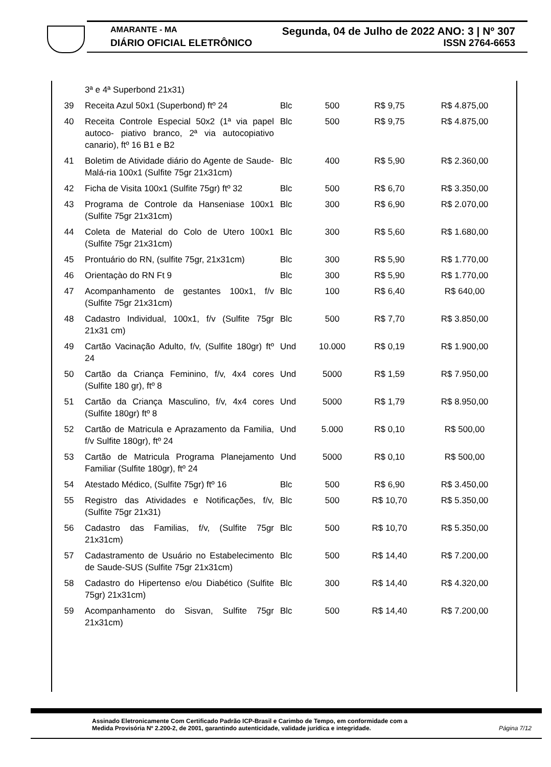AMARANTE - MA Segunda, 04 de Julho de 2022 ANO: 3 | Nº 307
DIÁRIO OFICIAL ELETRÔNICO ISSN 2764-6653
| | 3ª e 4ª Superbond 21x31) | | | | |
| 39 | Receita Azul 50x1 (Superbond) ftº 24 | Blc | 500 | R$ 9,75 | R$ 4.875,00 |
| 40 | Receita Controle Especial 50x2 (1ª via papel autoco- piativo branco, 2ª via autocopiativo canario), ftº 16 B1 e B2 | Blc | 500 | R$ 9,75 | R$ 4.875,00 |
| 41 | Boletim de Atividade diário do Agente de Saude-Malá-ria 100x1 (Sulfite 75gr 21x31cm) | Blc | 400 | R$ 5,90 | R$ 2.360,00 |
| 42 | Ficha de Visita 100x1 (Sulfite 75gr) ftº 32 | Blc | 500 | R$ 6,70 | R$ 3.350,00 |
| 43 | Programa de Controle da Hanseniase 100x1 (Sulfite 75gr 21x31cm) | Blc | 300 | R$ 6,90 | R$ 2.070,00 |
| 44 | Coleta de Material do Colo de Utero 100x1 (Sulfite 75gr 21x31cm) | Blc | 300 | R$ 5,60 | R$ 1.680,00 |
| 45 | Prontuário do RN, (sulfite 75gr, 21x31cm) | Blc | 300 | R$ 5,90 | R$ 1.770,00 |
| 46 | Orientaçào do RN Ft 9 | Blc | 300 | R$ 5,90 | R$ 1.770,00 |
| 47 | Acompanhamento de gestantes 100x1, f/v (Sulfite 75gr 21x31cm) | Blc | 100 | R$ 6,40 | R$ 640,00 |
| 48 | Cadastro Individual, 100x1, f/v (Sulfite 75gr 21x31 cm) | Blc | 500 | R$ 7,70 | R$ 3.850,00 |
| 49 | Cartão Vacinação Adulto, f/v, (Sulfite 180gr) ftº 24 | Und | 10.000 | R$ 0,19 | R$ 1.900,00 |
| 50 | Cartão da Criança Feminino, f/v, 4x4 cores (Sulfite 180 gr), ftº 8 | Und | 5000 | R$ 1,59 | R$ 7.950,00 |
| 51 | Cartão da Criança Masculino, f/v, 4x4 cores (Sulfite 180gr) ftº 8 | Und | 5000 | R$ 1,79 | R$ 8.950,00 |
| 52 | Cartão de Matricula e Aprazamento da Familia, f/v Sulfite 180gr), ftº 24 | Und | 5.000 | R$ 0,10 | R$ 500,00 |
| 53 | Cartão de Matricula Programa Planejamento Familiar (Sulfite 180gr), ftº 24 | Und | 5000 | R$ 0,10 | R$ 500,00 |
| 54 | Atestado Médico, (Sulfite 75gr) ftº 16 | Blc | 500 | R$ 6,90 | R$ 3.450,00 |
| 55 | Registro das Atividades e Notificações, f/v, (Sulfite 75gr 21x31) | Blc | 500 | R$ 10,70 | R$ 5.350,00 |
| 56 | Cadastro das Familias, f/v, (Sulfite 75gr 21x31cm) | Blc | 500 | R$ 10,70 | R$ 5.350,00 |
| 57 | Cadastramento de Usuário no Estabelecimento de Saude-SUS (Sulfite 75gr 21x31cm) | Blc | 500 | R$ 14,40 | R$ 7.200,00 |
| 58 | Cadastro do Hipertenso e/ou Diabético (Sulfite 75gr) 21x31cm) | Blc | 300 | R$ 14,40 | R$ 4.320,00 |
| 59 | Acompanhamento do Sisvan, Sulfite 75gr 21x31cm) | Blc | 500 | R$ 14,40 | R$ 7.200,00 |
Assinado Eletronicamente Com Certificado Padrão ICP-Brasil e Carimbo de Tempo, em conformidade com a
Medida Provisória Nº 2.200-2, de 2001, garantindo autenticidade, validade jurídica e integridade.
Página 7/12